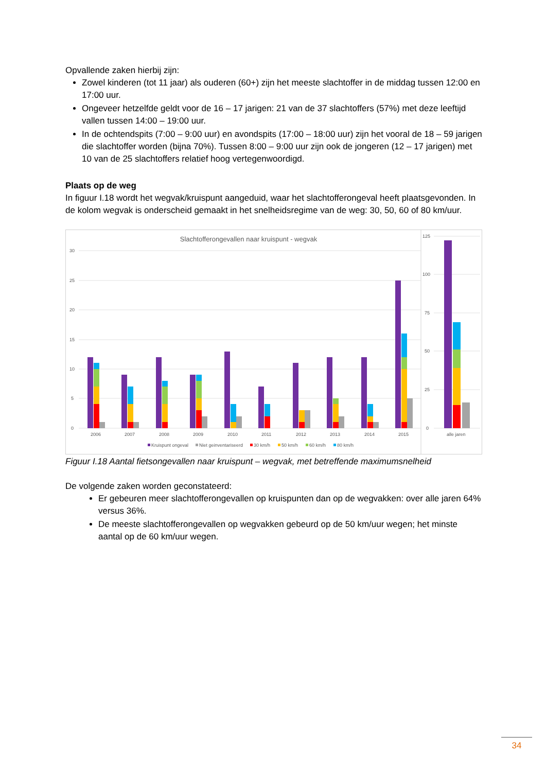Opvallende zaken hierbij zijn:
Zowel kinderen (tot 11 jaar) als ouderen (60+) zijn het meeste slachtoffer in de middag tussen 12:00 en 17:00 uur.
Ongeveer hetzelfde geldt voor de 16 – 17 jarigen: 21 van de 37 slachtoffers (57%) met deze leeftijd vallen tussen 14:00 – 19:00 uur.
In de ochtendspits (7:00 – 9:00 uur) en avondspits (17:00 – 18:00 uur) zijn het vooral de 18 – 59 jarigen die slachtoffer worden (bijna 70%). Tussen 8:00 – 9:00 uur zijn ook de jongeren (12 – 17 jarigen) met 10 van de 25 slachtoffers relatief hoog vertegenwoordigd.
Plaats op de weg
In figuur I.18 wordt het wegvak/kruispunt aangeduid, waar het slachtofferongeval heeft plaatsgevonden. In de kolom wegvak is onderscheid gemaakt in het snelheidsregime van de weg: 30, 50, 60 of 80 km/uur.
Slachtofferongevallen naar kruispunt - wegvak
30
25
20
15
10
5
0
125
100
75
50
25
0
2006
2007
2008
2009
2010
2011
2012
2013
2014
2015
alle jaren
Kruispunt ongeval
Niet geinventariseerd
30 km/h
50 km/h
60 km/h
80 km/h
Figuur I.18 Aantal fietsongevallen naar kruispunt – wegvak, met betreffende maximumsnelheid
De volgende zaken worden geconstateerd:
Er gebeuren meer slachtofferongevallen op kruispunten dan op de wegvakken: over alle jaren 64% versus 36%.
De meeste slachtofferongevallen op wegvakken gebeurd op de 50 km/uur wegen; het minste aantal op de 60 km/uur wegen.
34